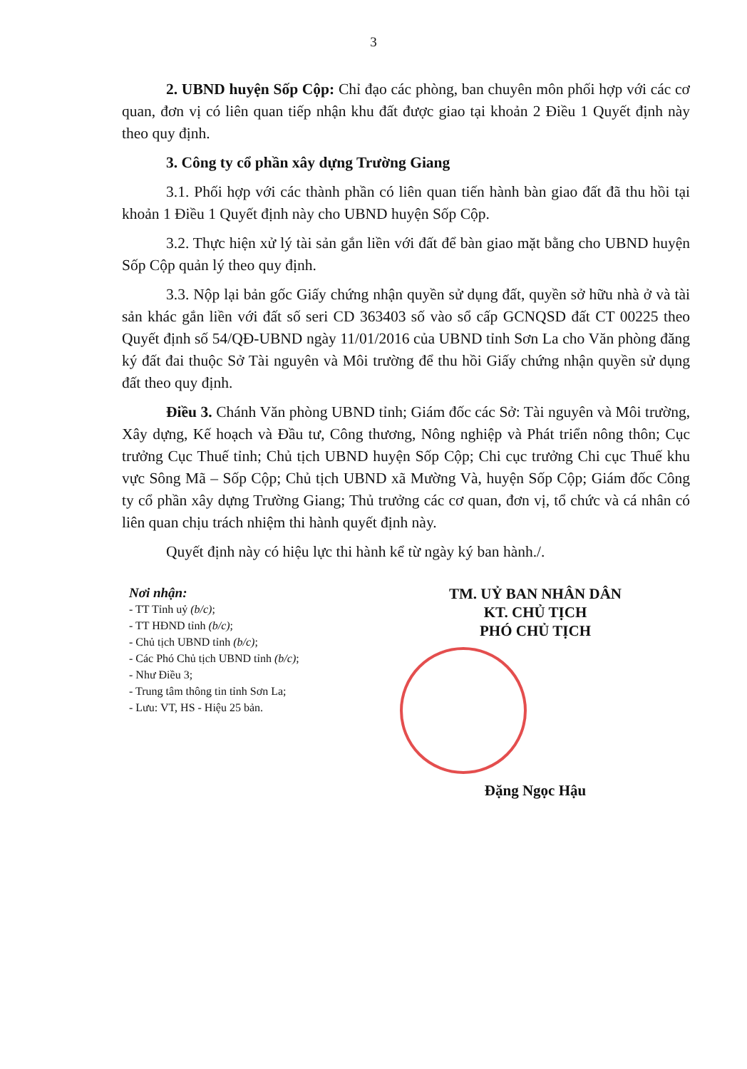3
2. UBND huyện Sốp Cộp: Chỉ đạo các phòng, ban chuyên môn phối hợp với các cơ quan, đơn vị có liên quan tiếp nhận khu đất được giao tại khoản 2 Điều 1 Quyết định này theo quy định.
3. Công ty cổ phần xây dựng Trường Giang
3.1. Phối hợp với các thành phần có liên quan tiến hành bàn giao đất đã thu hồi tại khoản 1 Điều 1 Quyết định này cho UBND huyện Sốp Cộp.
3.2. Thực hiện xử lý tài sản gắn liền với đất để bàn giao mặt bằng cho UBND huyện Sốp Cộp quản lý theo quy định.
3.3. Nộp lại bản gốc Giấy chứng nhận quyền sử dụng đất, quyền sở hữu nhà ở và tài sản khác gắn liền với đất số seri CD 363403 số vào sổ cấp GCNQSD đất CT 00225 theo Quyết định số 54/QĐ-UBND ngày 11/01/2016 của UBND tỉnh Sơn La cho Văn phòng đăng ký đất đai thuộc Sở Tài nguyên và Môi trường để thu hồi Giấy chứng nhận quyền sử dụng đất theo quy định.
Điều 3. Chánh Văn phòng UBND tỉnh; Giám đốc các Sở: Tài nguyên và Môi trường, Xây dựng, Kế hoạch và Đầu tư, Công thương, Nông nghiệp và Phát triển nông thôn; Cục trưởng Cục Thuế tỉnh; Chủ tịch UBND huyện Sốp Cộp; Chi cục trưởng Chi cục Thuế khu vực Sông Mã – Sốp Cộp; Chủ tịch UBND xã Mường Và, huyện Sốp Cộp; Giám đốc Công ty cổ phần xây dựng Trường Giang; Thủ trưởng các cơ quan, đơn vị, tổ chức và cá nhân có liên quan chịu trách nhiệm thi hành quyết định này.
Quyết định này có hiệu lực thi hành kể từ ngày ký ban hành./.
Nơi nhận:
- TT Tỉnh uỷ (b/c);
- TT HĐND tỉnh (b/c);
- Chủ tịch UBND tỉnh (b/c);
- Các Phó Chủ tịch UBND tỉnh (b/c);
- Như Điều 3;
- Trung tâm thông tin tỉnh Sơn La;
- Lưu: VT, HS - Hiệu 25 bản.
TM. UỶ BAN NHÂN DÂN
KT. CHỦ TỊCH
PHÓ CHỦ TỊCH
Đặng Ngọc Hậu